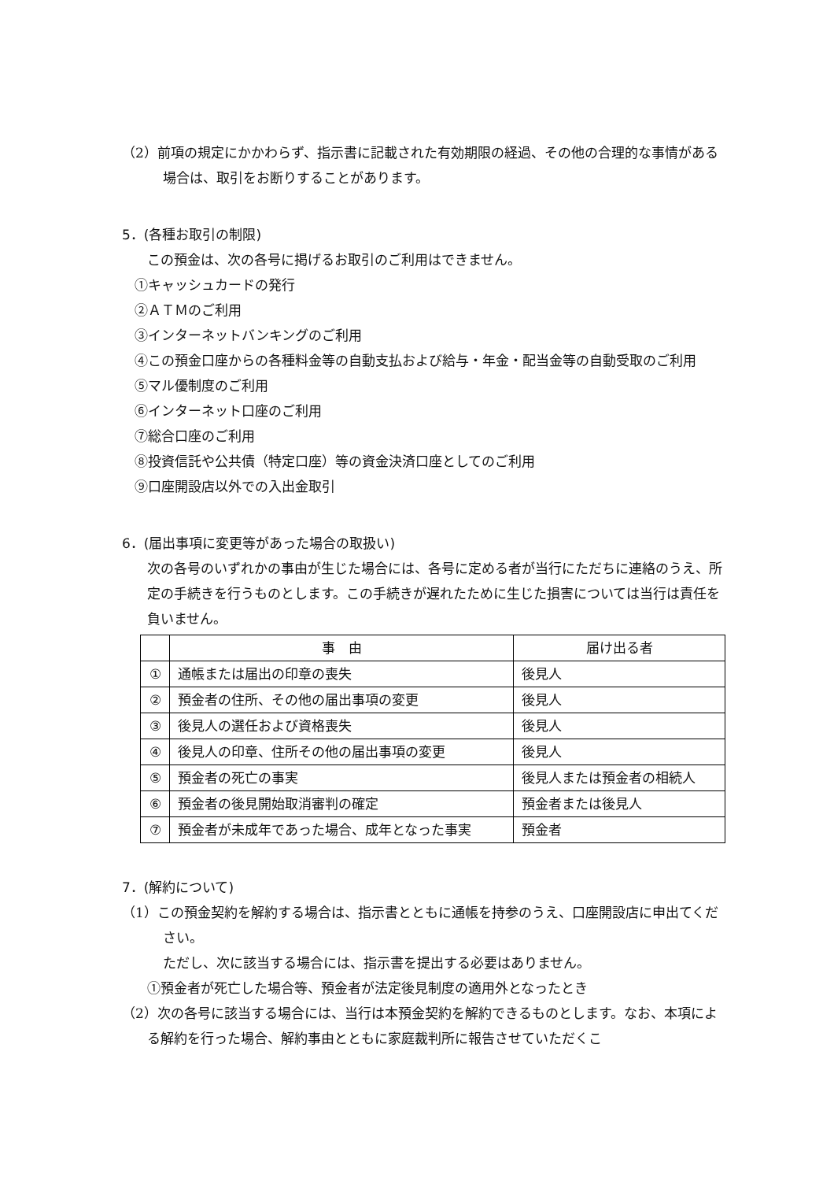（2）前項の規定にかかわらず、指示書に記載された有効期限の経過、その他の合理的な事情がある場合は、取引をお断りすることがあります。
5．(各種お取引の制限)
この預金は、次の各号に掲げるお取引のご利用はできません。
①キャッシュカードの発行
②ＡＴＭのご利用
③インターネットバンキングのご利用
④この預金口座からの各種料金等の自動支払および給与・年金・配当金等の自動受取のご利用
⑤マル優制度のご利用
⑥インターネット口座のご利用
⑦総合口座のご利用
⑧投資信託や公共債（特定口座）等の資金決済口座としてのご利用
⑨口座開設店以外での入出金取引
6．(届出事項に変更等があった場合の取扱い)
次の各号のいずれかの事由が生じた場合には、各号に定める者が当行にただちに連絡のうえ、所定の手続きを行うものとします。この手続きが遅れたために生じた損害については当行は責任を負いません。
| | 事 由 | 届け出る者 |
| ① | 通帳または届出の印章の喪失 | 後見人 |
| ② | 預金者の住所、その他の届出事項の変更 | 後見人 |
| ③ | 後見人の選任および資格喪失 | 後見人 |
| ④ | 後見人の印章、住所その他の届出事項の変更 | 後見人 |
| ⑤ | 預金者の死亡の事実 | 後見人または預金者の相続人 |
| ⑥ | 預金者の後見開始取消審判の確定 | 預金者または後見人 |
| ⑦ | 預金者が未成年であった場合、成年となった事実 | 預金者 |
7．(解約について)
（1）この預金契約を解約する場合は、指示書とともに通帳を持参のうえ、口座開設店に申出てください。
ただし、次に該当する場合には、指示書を提出する必要はありません。
①預金者が死亡した場合等、預金者が法定後見制度の適用外となったとき
（2）次の各号に該当する場合には、当行は本預金契約を解約できるものとします。なお、本項による解約を行った場合、解約事由とともに家庭裁判所に報告させていただくこ